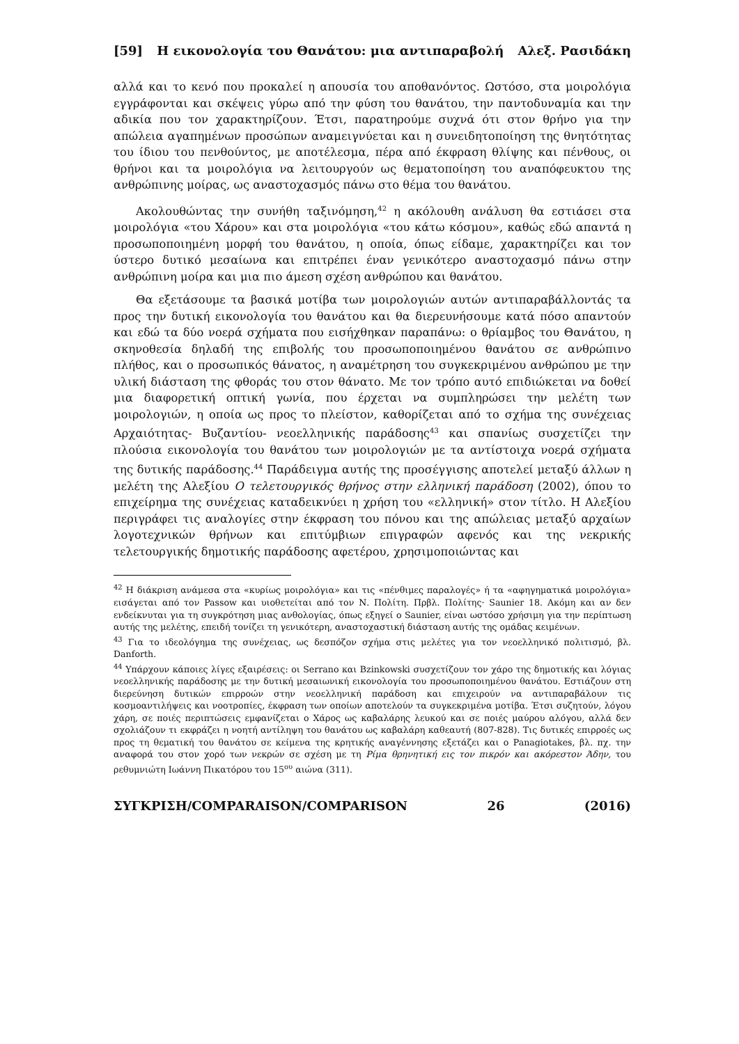[59] Η εικονολογία του Θανάτου: μια αντιπαραβολή Αλεξ. Ρασιδάκη
αλλά και το κενό που προκαλεί η απουσία του αποθανόντος. Ωστόσο, στα μοιρολόγια εγγράφονται και σκέψεις γύρω από την φύση του θανάτου, την παντοδυναμία και την αδικία που τον χαρακτηρίζουν. Έτσι, παρατηρούμε συχνά ότι στον θρήνο για την απώλεια αγαπημένων προσώπων αναμειγνύεται και η συνειδητοποίηση της θνητότητας του ίδιου του πενθούντος, με αποτέλεσμα, πέρα από έκφραση θλίψης και πένθους, οι θρήνοι και τα μοιρολόγια να λειτουργούν ως θεματοποίηση του αναπόφευκτου της ανθρώπινης μοίρας, ως αναστοχασμός πάνω στο θέμα του θανάτου.
Ακολουθώντας την συνήθη ταξινόμηση,<sup>42</sup> η ακόλουθη ανάλυση θα εστιάσει στα μοιρολόγια «του Χάρου» και στα μοιρολόγια «του κάτω κόσμου», καθώς εδώ απαντά η προσωποποιημένη μορφή του θανάτου, η οποία, όπως είδαμε, χαρακτηρίζει και τον ύστερο δυτικό μεσαίωνα και επιτρέπει έναν γενικότερο αναστοχασμό πάνω στην ανθρώπινη μοίρα και μια πιο άμεση σχέση ανθρώπου και θανάτου.
Θα εξετάσουμε τα βασικά μοτίβα των μοιρολογιών αυτών αντιπαραβάλλοντάς τα προς την δυτική εικονολογία του θανάτου και θα διερευνήσουμε κατά πόσο απαντούν και εδώ τα δύο νοερά σχήματα που εισήχθηκαν παραπάνω: ο θρίαμβος του Θανάτου, η σκηνοθεσία δηλαδή της επιβολής του προσωποποιημένου θανάτου σε ανθρώπινο πλήθος, και ο προσωπικός θάνατος, η αναμέτρηση του συγκεκριμένου ανθρώπου με την υλική διάσταση της φθοράς του στον θάνατο. Με τον τρόπο αυτό επιδιώκεται να δοθεί μια διαφορετική οπτική γωνία, που έρχεται να συμπληρώσει την μελέτη των μοιρολογιών, η οποία ως προς το πλείστον, καθορίζεται από το σχήμα της συνέχειας Αρχαιότητας- Βυζαντίου- νεοελληνικής παράδοσης<sup>43</sup> και σπανίως συσχετίζει την πλούσια εικονολογία του θανάτου των μοιρολογιών με τα αντίστοιχα νοερά σχήματα της δυτικής παράδοσης.<sup>44</sup> Παράδειγμα αυτής της προσέγγισης αποτελεί μεταξύ άλλων η μελέτη της Αλεξίου Ο τελετουργικός θρήνος στην ελληνική παράδοση (2002), όπου το επιχείρημα της συνέχειας καταδεικνύει η χρήση του «ελληνική» στον τίτλο. Η Αλεξίου περιγράφει τις αναλογίες στην έκφραση του πόνου και της απώλειας μεταξύ αρχαίων λογοτεχνικών θρήνων και επιτύμβιων επιγραφών αφενός και της νεκρικής τελετουργικής δημοτικής παράδοσης αφετέρου, χρησιμοποιώντας και
<sup>42</sup> Η διάκριση ανάμεσα στα «κυρίως μοιρολόγια» και τις «πένθιμες παραλογές» ή τα «αφηγηματικά μοιρολόγια» εισάγεται από τον Passow και υιοθετείται από τον Ν. Πολίτη. Πρβλ. Πολίτης· Saunier 18. Ακόμη και αν δεν ενδείκνυται για τη συγκρότηση μιας ανθολογίας, όπως εξηγεί ο Saunier, είναι ωστόσο χρήσιμη για την περίπτωση αυτής της μελέτης, επειδή τονίζει τη γενικότερη, αναστοχαστική διάσταση αυτής της ομάδας κειμένων.
<sup>43</sup> Για το ιδεολόγημα της συνέχειας, ως δεσπόζον σχήμα στις μελέτες για τον νεοελληνικό πολιτισμό, βλ. Danforth.
<sup>44</sup> Υπάρχουν κάποιες λίγες εξαιρέσεις: οι Serrano και Bzinkowski συσχετίζουν τον χάρο της δημοτικής και λόγιας νεοελληνικής παράδοσης με την δυτική μεσαιωνική εικονολογία του προσωποποιημένου θανάτου. Εστιάζουν στη διερεύνηση δυτικών επιρροών στην νεοελληνική παράδοση και επιχειρούν να αντιπαραβάλουν τις κοσμοαντιλήψεις και νοοτροπίες, έκφραση των οποίων αποτελούν τα συγκεκριμένα μοτίβα. Έτσι συζητούν, λόγου χάρη, σε ποιές περιπτώσεις εμφανίζεται ο Χάρος ως καβαλάρης λευκού και σε ποιές μαύρου αλόγου, αλλά δεν σχολιάζουν τι εκφράζει η νοητή αντίληψη του θανάτου ως καβαλάρη καθεαυτή (807-828). Τις δυτικές επιρροές ως προς τη θεματική του θανάτου σε κείμενα της κρητικής αναγέννησης εξετάζει και ο Panagiotakes, βλ. πχ. την αναφορά του στον χορό των νεκρών σε σχέση με τη Ρίμα θρηνητική εις τον πικρόν και ακόρεστον Άδην, του ρεθυμνιώτη Ιωάννη Πικατόρου του 15<sup>ου</sup> αιώνα (311).
ΣΥΓΚΡΙΣΗ/COMPARAISON/COMPARISON 26 (2016)